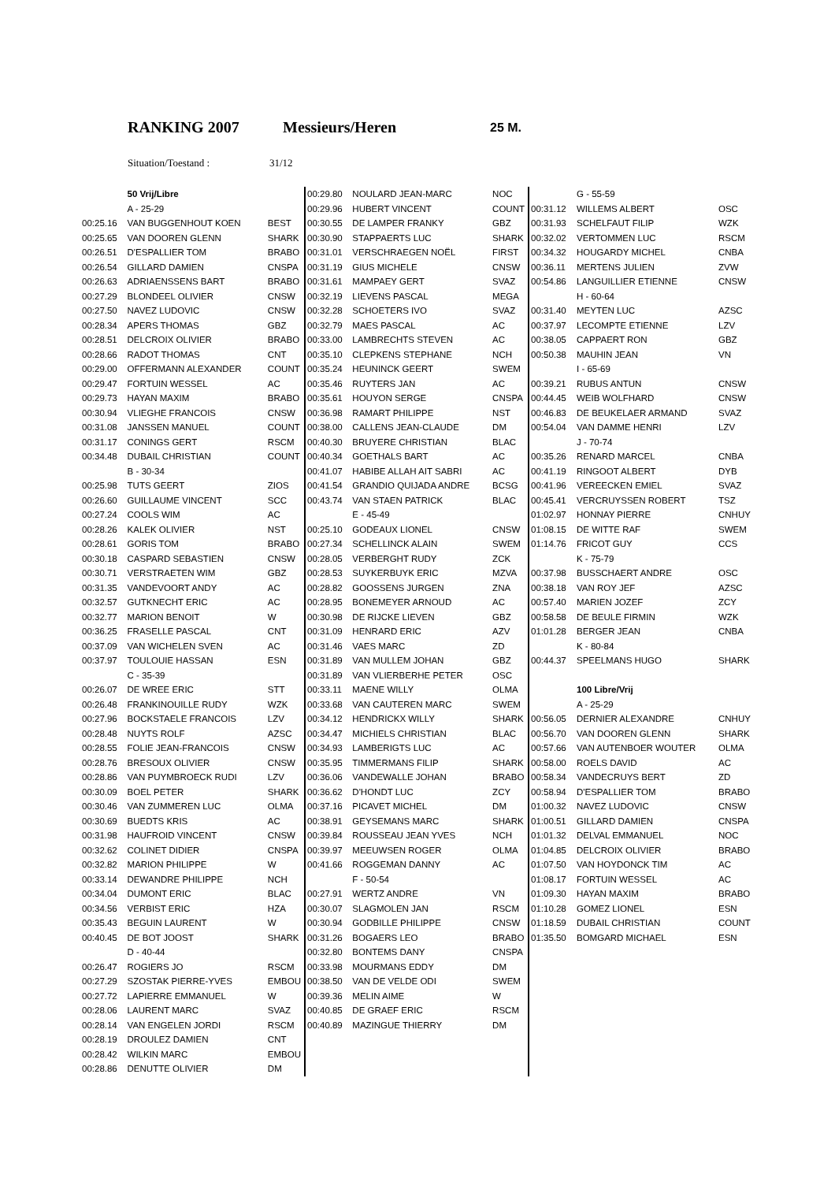RANKING 2007 Messieurs/Heren 25 M.
Situation/Toestand : 31/12
| | 50 Vrij/Libre | |
| | A - 25-29 | |
| 00:25.16 | VAN BUGGENHOUT KOEN | BEST |
| 00:25.65 | VAN DOOREN GLENN | SHARK |
| 00:26.51 | D'ESPALLIER TOM | BRABO |
| 00:26.54 | GILLARD DAMIEN | CNSPA |
| 00:26.63 | ADRIAENSSENS BART | BRABO |
| 00:27.29 | BLONDEEL OLIVIER | CNSW |
| 00:27.50 | NAVEZ LUDOVIC | CNSW |
| 00:28.34 | APERS THOMAS | GBZ |
| 00:28.51 | DELCROIX OLIVIER | BRABO |
| 00:28.66 | RADOT THOMAS | CNT |
| 00:29.00 | OFFERMANN ALEXANDER | COUNT |
| 00:29.47 | FORTUIN WESSEL | AC |
| 00:29.73 | HAYAN MAXIM | BRABO |
| 00:30.94 | VLIEGHE FRANCOIS | CNSW |
| 00:31.08 | JANSSEN MANUEL | COUNT |
| 00:31.17 | CONINGS GERT | RSCM |
| 00:34.48 | DUBAIL CHRISTIAN | COUNT |
| | B - 30-34 | |
| 00:25.98 | TUTS GEERT | ZIOS |
| 00:26.60 | GUILLAUME VINCENT | SCC |
| 00:27.24 | COOLS WIM | AC |
| 00:28.26 | KALEK OLIVIER | NST |
| 00:28.61 | GORIS TOM | BRABO |
| 00:30.18 | CASPARD SEBASTIEN | CNSW |
| 00:30.71 | VERSTRAETEN WIM | GBZ |
| 00:31.35 | VANDEVOORT ANDY | AC |
| 00:32.57 | GUTKNECHT ERIC | AC |
| 00:32.77 | MARION BENOIT | W |
| 00:36.25 | FRASELLE PASCAL | CNT |
| 00:37.09 | VAN WICHELEN SVEN | AC |
| 00:37.97 | TOULOUIE HASSAN | ESN |
| | C - 35-39 | |
| 00:26.07 | DE WREE ERIC | STT |
| 00:26.48 | FRANKINOUILLE RUDY | WZK |
| 00:27.96 | BOCKSTAELE FRANCOIS | LZV |
| 00:28.48 | NUYTS ROLF | AZSC |
| 00:28.55 | FOLIE JEAN-FRANCOIS | CNSW |
| 00:28.76 | BRESOUX OLIVIER | CNSW |
| 00:28.86 | VAN PUYMBROECK RUDI | LZV |
| 00:30.09 | BOEL PETER | SHARK |
| 00:30.46 | VAN ZUMMEREN LUC | OLMA |
| 00:30.69 | BUEDTS KRIS | AC |
| 00:31.98 | HAUFROID VINCENT | CNSW |
| 00:32.62 | COLINET DIDIER | CNSPA |
| 00:32.82 | MARION PHILIPPE | W |
| 00:33.14 | DEWANDRE PHILIPPE | NCH |
| 00:34.04 | DUMONT ERIC | BLAC |
| 00:34.56 | VERBIST ERIC | HZA |
| 00:35.43 | BEGUIN LAURENT | W |
| 00:40.45 | DE BOT JOOST | SHARK |
| | D - 40-44 | |
| 00:26.47 | ROGIERS JO | RSCM |
| 00:27.29 | SZOSTAK PIERRE-YVES | EMBOU |
| 00:27.72 | LAPIERRE EMMANUEL | W |
| 00:28.06 | LAURENT MARC | SVAZ |
| 00:28.14 | VAN ENGELEN JORDI | RSCM |
| 00:28.19 | DROULEZ DAMIEN | CNT |
| 00:28.42 | WILKIN MARC | EMBOU |
| 00:28.86 | DENUTTE OLIVIER | DM |
| 00:29.80 | NOULARD JEAN-MARC | NOC |
| 00:29.96 | HUBERT VINCENT | COUNT |
| 00:30.55 | DE LAMPER FRANKY | GBZ |
| 00:30.90 | STAPPAERTS LUC | SHARK |
| 00:31.01 | VERSCHRAEGEN NOËL | FIRST |
| 00:31.19 | GIUS MICHELE | CNSW |
| 00:31.61 | MAMPAEY GERT | SVAZ |
| 00:32.19 | LIEVENS PASCAL | MEGA |
| 00:32.28 | SCHOETERS IVO | SVAZ |
| 00:32.79 | MAES PASCAL | AC |
| 00:33.00 | LAMBRECHTS STEVEN | AC |
| 00:35.10 | CLEPKENS STEPHANE | NCH |
| 00:35.24 | HEUNINCK GEERT | SWEM |
| 00:35.46 | RUYTERS JAN | AC |
| 00:35.61 | HOUYON SERGE | CNSPA |
| 00:36.98 | RAMART PHILIPPE | NST |
| 00:38.00 | CALLENS JEAN-CLAUDE | DM |
| 00:40.30 | BRUYERE CHRISTIAN | BLAC |
| 00:40.34 | GOETHALS BART | AC |
| 00:41.07 | HABIBE ALLAH AIT SABRI | AC |
| 00:41.54 | GRANDIO QUIJADA ANDRE | BCSG |
| 00:43.74 | VAN STAEN PATRICK | BLAC |
| | E - 45-49 | |
| 00:25.10 | GODEAUX LIONEL | CNSW |
| 00:27.34 | SCHELLINCK ALAIN | SWEM |
| 00:28.05 | VERBERGHT RUDY | ZCK |
| 00:28.53 | SUYKERBUYK ERIC | MZVA |
| 00:28.82 | GOOSSENS JURGEN | ZNA |
| 00:28.95 | BONEMEYER ARNOUD | AC |
| 00:30.98 | DE RIJCKE LIEVEN | GBZ |
| 00:31.09 | HENRARD ERIC | AZV |
| 00:31.46 | VAES MARC | ZD |
| 00:31.89 | VAN MULLEM JOHAN | GBZ |
| 00:31.89 | VAN VLIERBERHE PETER | OSC |
| 00:33.11 | MAENE WILLY | OLMA |
| 00:33.68 | VAN CAUTEREN MARC | SWEM |
| 00:34.12 | HENDRICKX WILLY | SHARK |
| 00:34.47 | MICHIELS CHRISTIAN | BLAC |
| 00:34.93 | LAMBERIGTS LUC | AC |
| 00:35.95 | TIMMERMANS FILIP | SHARK |
| 00:36.06 | VANDEWALLE JOHAN | BRABO |
| 00:36.62 | D'HONDT LUC | ZCY |
| 00:37.16 | PICAVET MICHEL | DM |
| 00:38.91 | GEYSEMANS MARC | SHARK |
| 00:39.84 | ROUSSEAU JEAN YVES | NCH |
| 00:39.97 | MEEUWSEN ROGER | OLMA |
| 00:41.66 | ROGGEMAN DANNY | AC |
| | F - 50-54 | |
| 00:27.91 | WERTZ ANDRE | VN |
| 00:30.07 | SLAGMOLEN JAN | RSCM |
| 00:30.94 | GODBILLE PHILIPPE | CNSW |
| 00:31.26 | BOGAERS LEO | BRABO |
| 00:32.80 | BONTEMS DANY | CNSPA |
| 00:33.98 | MOURMANS EDDY | DM |
| 00:38.50 | VAN DE VELDE ODI | SWEM |
| 00:39.36 | MELIN AIME | W |
| 00:40.85 | DE GRAEF ERIC | RSCM |
| 00:40.89 | MAZINGUE THIERRY | DM |
| | G - 55-59 | |
| 00:31.12 | WILLEMS ALBERT | OSC |
| 00:31.93 | SCHELFAUT FILIP | WZK |
| 00:32.02 | VERTOMMEN LUC | RSCM |
| 00:34.32 | HOUGARDY MICHEL | CNBA |
| 00:36.11 | MERTENS JULIEN | ZVW |
| 00:54.86 | LANGUILLIER ETIENNE | CNSW |
| | H - 60-64 | |
| 00:31.40 | MEYTEN LUC | AZSC |
| 00:37.97 | LECOMPTE ETIENNE | LZV |
| 00:38.05 | CAPPAERT RON | GBZ |
| 00:50.38 | MAUHIN JEAN | VN |
| | I - 65-69 | |
| 00:39.21 | RUBUS ANTUN | CNSW |
| 00:44.45 | WEIB WOLFHARD | CNSW |
| 00:46.83 | DE BEUKELAER ARMAND | SVAZ |
| 00:54.04 | VAN DAMME HENRI | LZV |
| | J - 70-74 | |
| 00:35.26 | RENARD MARCEL | CNBA |
| 00:41.19 | RINGOOT ALBERT | DYB |
| 00:41.96 | VEREECKEN EMIEL | SVAZ |
| 00:45.41 | VERCRUYSSEN ROBERT | TSZ |
| 01:02.97 | HONNAY PIERRE | CNHUY |
| 01:08.15 | DE WITTE RAF | SWEM |
| 01:14.76 | FRICOT GUY | CCS |
| | K - 75-79 | |
| 00:37.98 | BUSSCHAERT ANDRE | OSC |
| 00:38.18 | VAN ROY JEF | AZSC |
| 00:57.40 | MARIEN JOZEF | ZCY |
| 00:58.58 | DE BEULE FIRMIN | WZK |
| 01:01.28 | BERGER JEAN | CNBA |
| | K - 80-84 | |
| 00:44.37 | SPEELMANS HUGO | SHARK |
| | 100 Libre/Vrij | |
| | A - 25-29 | |
| 00:56.05 | DERNIER ALEXANDRE | CNHUY |
| 00:56.70 | VAN DOOREN GLENN | SHARK |
| 00:57.66 | VAN AUTENBOER WOUTER | OLMA |
| 00:58.00 | ROELS DAVID | AC |
| 00:58.34 | VANDECRUYS BERT | ZD |
| 00:58.94 | D'ESPALLIER TOM | BRABO |
| 01:00.32 | NAVEZ LUDOVIC | CNSW |
| 01:00.51 | GILLARD DAMIEN | CNSPA |
| 01:01.32 | DELVAL EMMANUEL | NOC |
| 01:04.85 | DELCROIX OLIVIER | BRABO |
| 01:07.50 | VAN HOYDONCK TIM | AC |
| 01:08.17 | FORTUIN WESSEL | AC |
| 01:09.30 | HAYAN MAXIM | BRABO |
| 01:10.28 | GOMEZ LIONEL | ESN |
| 01:18.59 | DUBAIL CHRISTIAN | COUNT |
| 01:35.50 | BOMGARD MICHAEL | ESN |